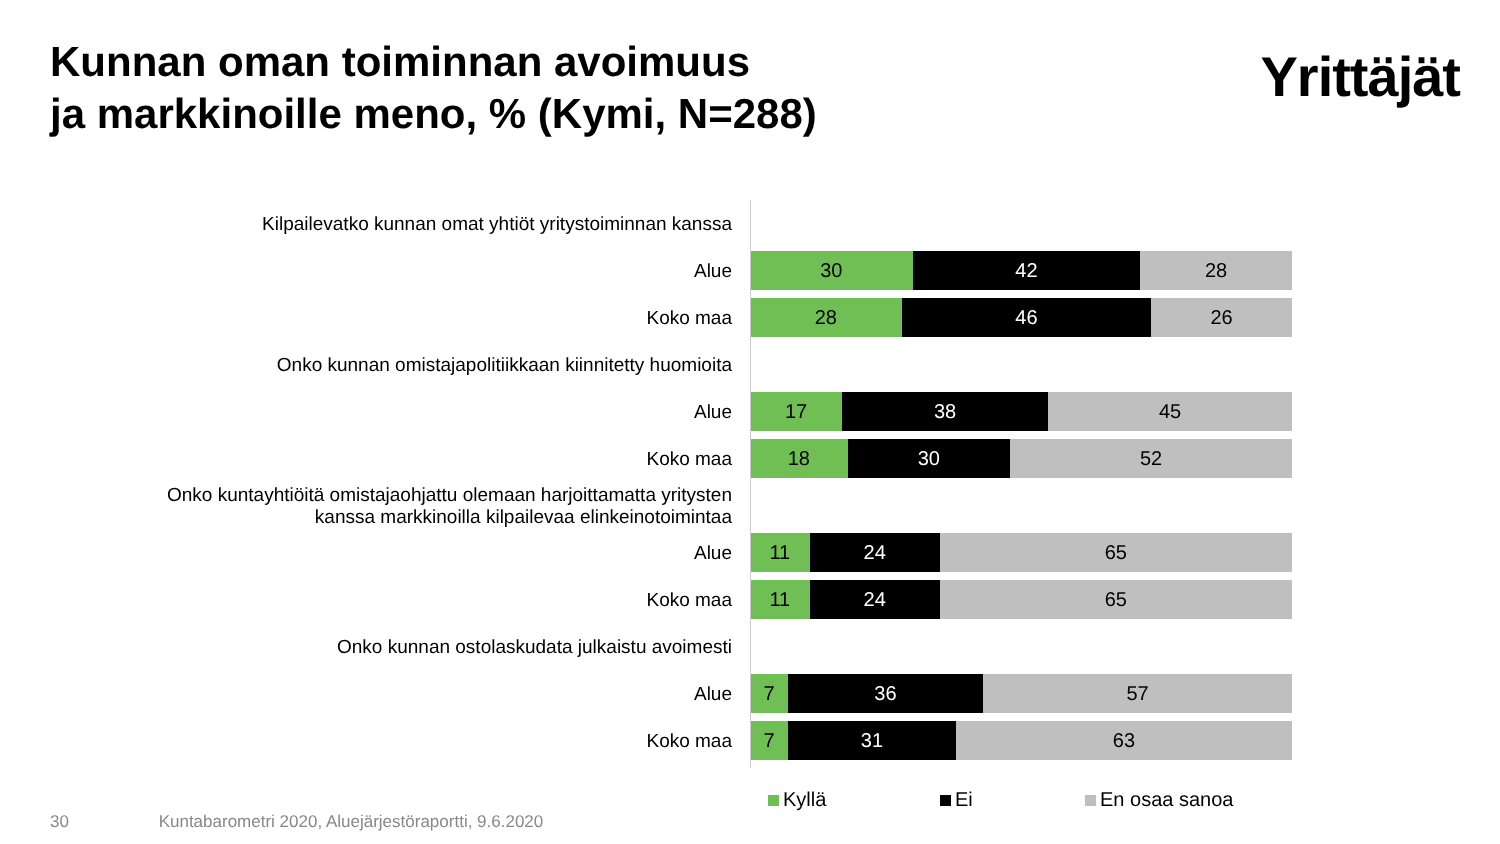Kunnan oman toiminnan avoimuus
ja markkinoille meno, % (Kymi, N=288)
Yrittäjät
Kilpailevatko kunnan omat yhtiöt yritystoiminnan kanssa
Alue
30 42 28
Koko maa
28 46 26
Onko kunnan omistajapolitiikkaan kiinnitetty huomioita
Alue
17 38 45
Koko maa
18 30 52
Onko kuntayhtiöitä omistajaohjattu olemaan harjoittamatta yritysten
kanssa markkinoilla kilpailevaa elinkeinotoimintaa
Alue
11 24 65
Koko maa
11 24 65
Onko kunnan ostolaskudata julkaistu avoimesti
Alue
7 36 57
Koko maa
7 31 63
Kyllä Ei En osaa sanoa
30 Kuntabarometri 2020, Aluejärjestöraportti, 9.6.2020